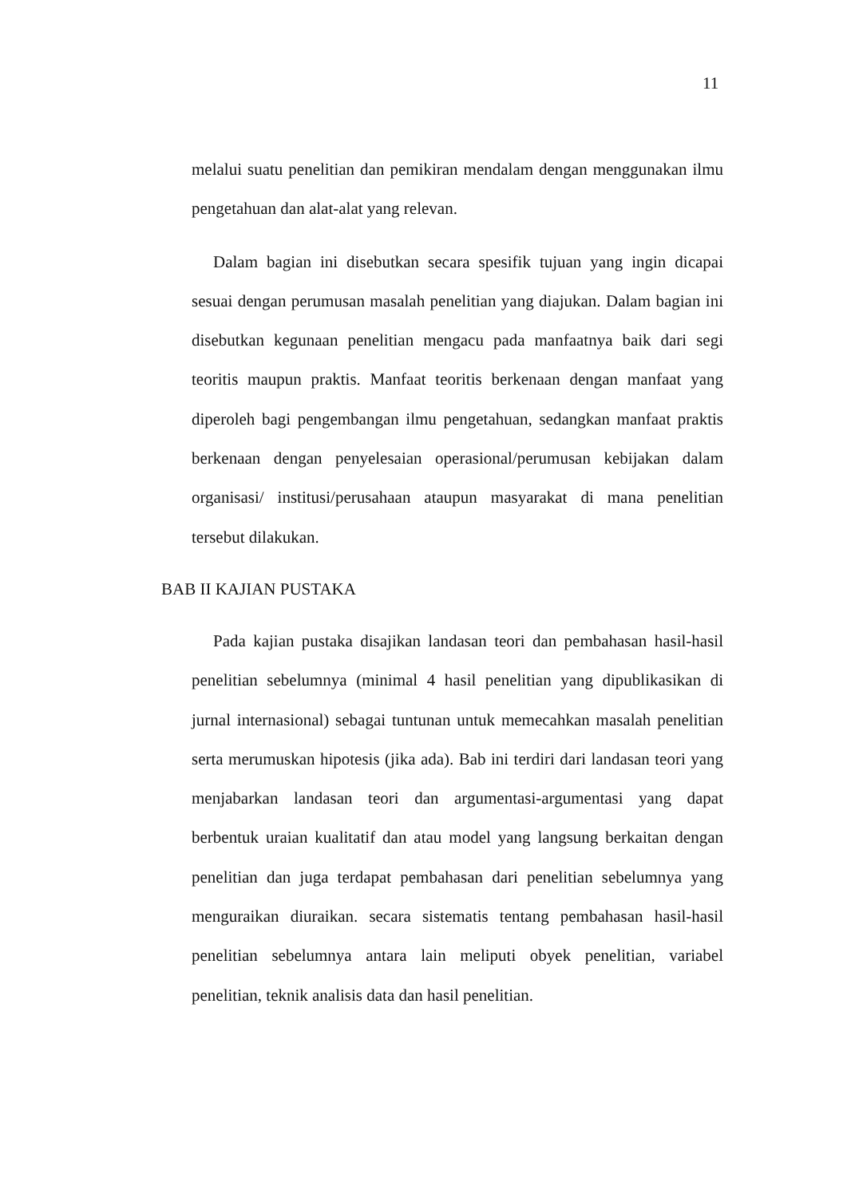11
melalui suatu penelitian dan pemikiran mendalam dengan menggunakan ilmu pengetahuan dan alat-alat yang relevan.
Dalam bagian ini disebutkan secara spesifik tujuan yang ingin dicapai sesuai dengan perumusan masalah penelitian yang diajukan. Dalam bagian ini disebutkan kegunaan penelitian mengacu pada manfaatnya baik dari segi teoritis maupun praktis. Manfaat teoritis berkenaan dengan manfaat yang diperoleh bagi pengembangan ilmu pengetahuan, sedangkan manfaat praktis berkenaan dengan penyelesaian operasional/perumusan kebijakan dalam organisasi/ institusi/perusahaan ataupun masyarakat di mana penelitian tersebut dilakukan.
BAB II KAJIAN PUSTAKA
Pada kajian pustaka disajikan landasan teori dan pembahasan hasil-hasil penelitian sebelumnya (minimal 4 hasil penelitian yang dipublikasikan di jurnal internasional) sebagai tuntunan untuk memecahkan masalah penelitian serta merumuskan hipotesis (jika ada). Bab ini terdiri dari landasan teori yang menjabarkan landasan teori dan argumentasi-argumentasi yang dapat berbentuk uraian kualitatif dan atau model yang langsung berkaitan dengan penelitian dan juga terdapat pembahasan dari penelitian sebelumnya yang menguraikan diuraikan. secara sistematis tentang pembahasan hasil-hasil penelitian sebelumnya antara lain meliputi obyek penelitian, variabel penelitian, teknik analisis data dan hasil penelitian.